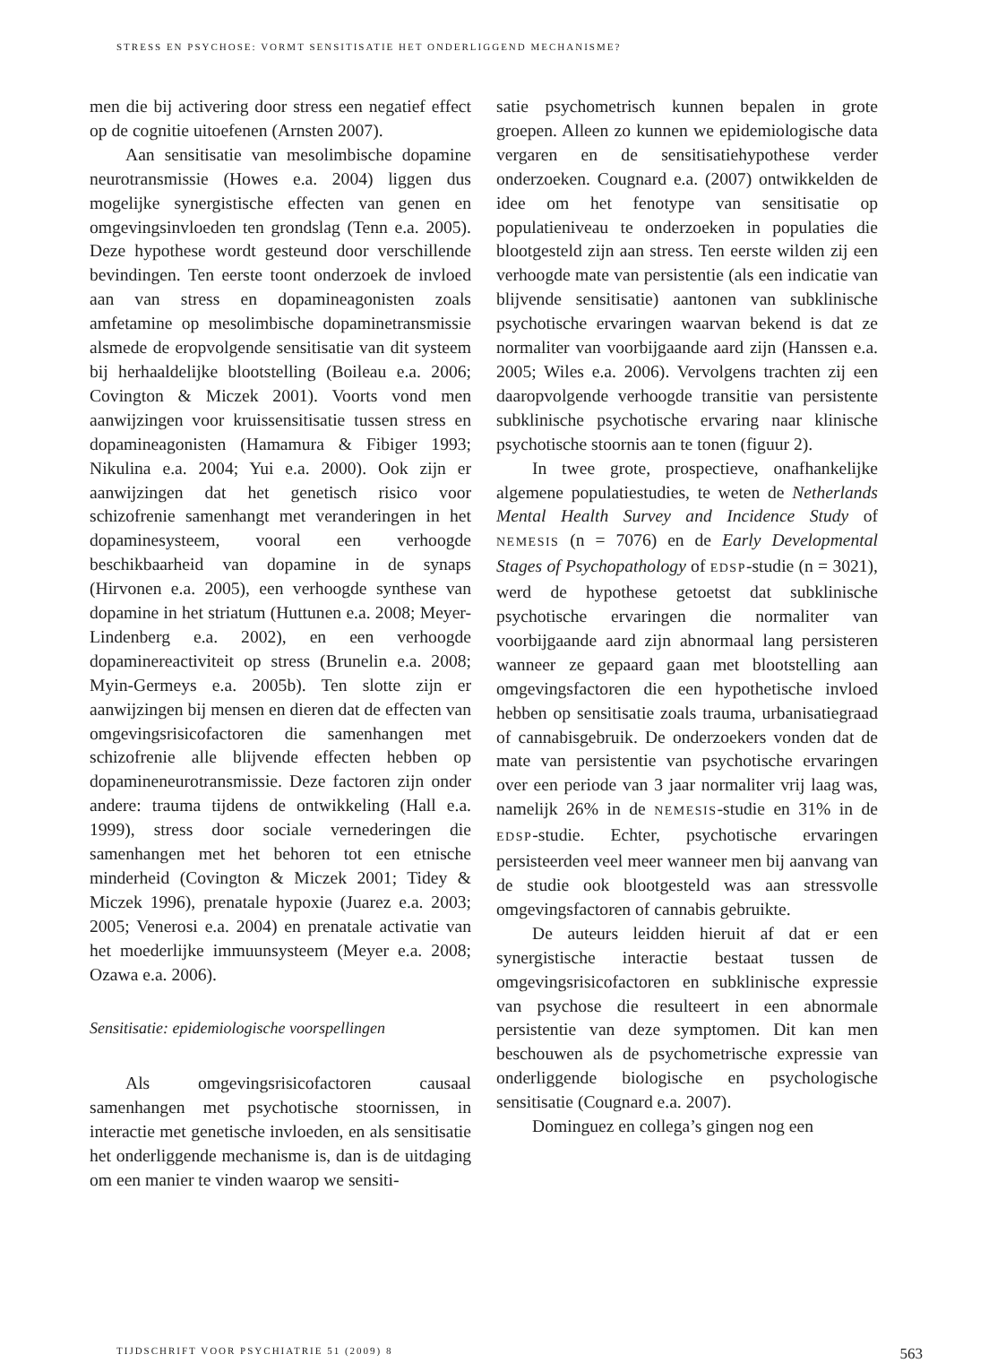STRESS EN PSYCHOSE: VORMT SENSITISATIE HET ONDERLIGGEND MECHANISME?
men die bij activering door stress een negatief effect op de cognitie uitoefenen (Arnsten 2007).
Aan sensitisatie van mesolimbische dopamine neurotransmissie (Howes e.a. 2004) liggen dus mogelijke synergistische effecten van genen en omgevingsinvloeden ten grondslag (Tenn e.a. 2005). Deze hypothese wordt gesteund door verschillende bevindingen. Ten eerste toont onderzoek de invloed aan van stress en dopamineagonisten zoals amfetamine op mesolimbische dopaminetransmissie alsmede de eropvolgende sensitisatie van dit systeem bij herhaaldelijke blootstelling (Boileau e.a. 2006; Covington & Miczek 2001). Voorts vond men aanwijzingen voor kruissensitisatie tussen stress en dopamineagonisten (Hamamura & Fibiger 1993; Nikulina e.a. 2004; Yui e.a. 2000). Ook zijn er aanwijzingen dat het genetisch risico voor schizofrenie samenhangt met veranderingen in het dopaminesysteem, vooral een verhoogde beschikbaarheid van dopamine in de synaps (Hirvonen e.a. 2005), een verhoogde synthese van dopamine in het striatum (Huttunen e.a. 2008; Meyer-Lindenberg e.a. 2002), en een verhoogde dopaminereactiviteit op stress (Brunelin e.a. 2008; Myin-Germeys e.a. 2005b). Ten slotte zijn er aanwijzingen bij mensen en dieren dat de effecten van omgevingsrisicofactoren die samenhangen met schizofrenie alle blijvende effecten hebben op dopamineneurotransmissie. Deze factoren zijn onder andere: trauma tijdens de ontwikkeling (Hall e.a. 1999), stress door sociale vernederingen die samenhangen met het behoren tot een etnische minderheid (Covington & Miczek 2001; Tidey & Miczek 1996), prenatale hypoxie (Juarez e.a. 2003; 2005; Venerosi e.a. 2004) en prenatale activatie van het moederlijke immuunsysteem (Meyer e.a. 2008; Ozawa e.a. 2006).
Sensitisatie: epidemiologische voorspellingen
Als omgevingsrisicofactoren causaal samenhangen met psychotische stoornissen, in interactie met genetische invloeden, en als sensitisatie het onderliggende mechanisme is, dan is de uitdaging om een manier te vinden waarop we sensiti-
satie psychometrisch kunnen bepalen in grote groepen. Alleen zo kunnen we epidemiologische data vergaren en de sensitisatiehypothese verder onderzoeken. Cougnard e.a. (2007) ontwikkelden de idee om het fenotype van sensitisatie op populatieniveau te onderzoeken in populaties die blootgesteld zijn aan stress. Ten eerste wilden zij een verhoogde mate van persistentie (als een indicatie van blijvende sensitisatie) aantonen van subklinische psychotische ervaringen waarvan bekend is dat ze normaliter van voorbijgaande aard zijn (Hanssen e.a. 2005; Wiles e.a. 2006). Vervolgens trachten zij een daaropvolgende verhoogde transitie van persistente subklinische psychotische ervaring naar klinische psychotische stoornis aan te tonen (figuur 2).
In twee grote, prospectieve, onafhankelijke algemene populatiestudies, te weten de Netherlands Mental Health Survey and Incidence Study of NEMESIS (n = 7076) en de Early Developmental Stages of Psychopathology of EDSP-studie (n = 3021), werd de hypothese getoetst dat subklinische psychotische ervaringen die normaliter van voorbijgaande aard zijn abnormaal lang persisteren wanneer ze gepaard gaan met blootstelling aan omgevingsfactoren die een hypothetische invloed hebben op sensitisatie zoals trauma, urbanisatiegraad of cannabisgebruik. De onderzoekers vonden dat de mate van persistentie van psychotische ervaringen over een periode van 3 jaar normaliter vrij laag was, namelijk 26% in de NEMESIS-studie en 31% in de EDSP-studie. Echter, psychotische ervaringen persisteerden veel meer wanneer men bij aanvang van de studie ook blootgesteld was aan stressvolle omgevingsfactoren of cannabis gebruikte.
De auteurs leidden hieruit af dat er een synergistische interactie bestaat tussen de omgevingsrisicofactoren en subklinische expressie van psychose die resulteert in een abnormale persistentie van deze symptomen. Dit kan men beschouwen als de psychometrische expressie van onderliggende biologische en psychologische sensitisatie (Cougnard e.a. 2007).
Dominguez en collega’s gingen nog een
TIJDSCHRIFT VOOR PSYCHIATRIE 51 (2009) 8 563